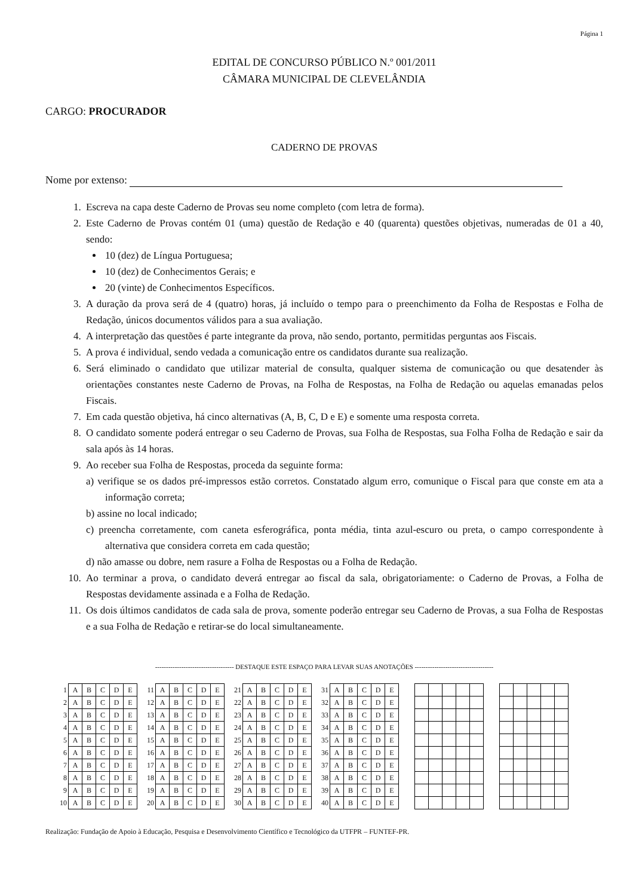Página 1
EDITAL DE CONCURSO PÚBLICO N.º 001/2011
CÂMARA MUNICIPAL DE CLEVELÂNDIA
CARGO: PROCURADOR
CADERNO DE PROVAS
Nome por extenso:
1. Escreva na capa deste Caderno de Provas seu nome completo (com letra de forma).
2. Este Caderno de Provas contém 01 (uma) questão de Redação e 40 (quarenta) questões objetivas, numeradas de 01 a 40, sendo:
10 (dez) de Língua Portuguesa;
10 (dez) de Conhecimentos Gerais; e
20 (vinte) de Conhecimentos Específicos.
3. A duração da prova será de 4 (quatro) horas, já incluído o tempo para o preenchimento da Folha de Respostas e Folha de Redação, únicos documentos válidos para a sua avaliação.
4. A interpretação das questões é parte integrante da prova, não sendo, portanto, permitidas perguntas aos Fiscais.
5. A prova é individual, sendo vedada a comunicação entre os candidatos durante sua realização.
6. Será eliminado o candidato que utilizar material de consulta, qualquer sistema de comunicação ou que desatender às orientações constantes neste Caderno de Provas, na Folha de Respostas, na Folha de Redação ou aquelas emanadas pelos Fiscais.
7. Em cada questão objetiva, há cinco alternativas (A, B, C, D e E) e somente uma resposta correta.
8. O candidato somente poderá entregar o seu Caderno de Provas, sua Folha de Respostas, sua Folha Folha de Redação e sair da sala após às 14 horas.
9. Ao receber sua Folha de Respostas, proceda da seguinte forma:
a) verifique se os dados pré-impressos estão corretos. Constatado algum erro, comunique o Fiscal para que conste em ata a informação correta;
b) assine no local indicado;
c) preencha corretamente, com caneta esferográfica, ponta média, tinta azul-escuro ou preta, o campo correspondente à alternativa que considera correta em cada questão;
d) não amasse ou dobre, nem rasure a Folha de Respostas ou a Folha de Redação.
10. Ao terminar a prova, o candidato deverá entregar ao fiscal da sala, obrigatoriamente: o Caderno de Provas, a Folha de Respostas devidamente assinada e a Folha de Redação.
11. Os dois últimos candidatos de cada sala de prova, somente poderão entregar seu Caderno de Provas, a sua Folha de Respostas e a sua Folha de Redação e retirar-se do local simultaneamente.
------------------------------------ DESTAQUE ESTE ESPAÇO PARA LEVAR SUAS ANOTAÇÕES ------------------------------------
| 1 | A | B | C | D | E |
| 2 | A | B | C | D | E |
| 3 | A | B | C | D | E |
| 4 | A | B | C | D | E |
| 5 | A | B | C | D | E |
| 6 | A | B | C | D | E |
| 7 | A | B | C | D | E |
| 8 | A | B | C | D | E |
| 9 | A | B | C | D | E |
| 10 | A | B | C | D | E |
| 11 | A | B | C | D | E |
| 12 | A | B | C | D | E |
| 13 | A | B | C | D | E |
| 14 | A | B | C | D | E |
| 15 | A | B | C | D | E |
| 16 | A | B | C | D | E |
| 17 | A | B | C | D | E |
| 18 | A | B | C | D | E |
| 19 | A | B | C | D | E |
| 20 | A | B | C | D | E |
| 21 | A | B | C | D | E |
| 22 | A | B | C | D | E |
| 23 | A | B | C | D | E |
| 24 | A | B | C | D | E |
| 25 | A | B | C | D | E |
| 26 | A | B | C | D | E |
| 27 | A | B | C | D | E |
| 28 | A | B | C | D | E |
| 29 | A | B | C | D | E |
| 30 | A | B | C | D | E |
| 31 | A | B | C | D | E |
| 32 | A | B | C | D | E |
| 33 | A | B | C | D | E |
| 34 | A | B | C | D | E |
| 35 | A | B | C | D | E |
| 36 | A | B | C | D | E |
| 37 | A | B | C | D | E |
| 38 | A | B | C | D | E |
| 39 | A | B | C | D | E |
| 40 | A | B | C | D | E |
Realização: Fundação de Apoio à Educação, Pesquisa e Desenvolvimento Científico e Tecnológico da UTFPR – FUNTEF-PR.